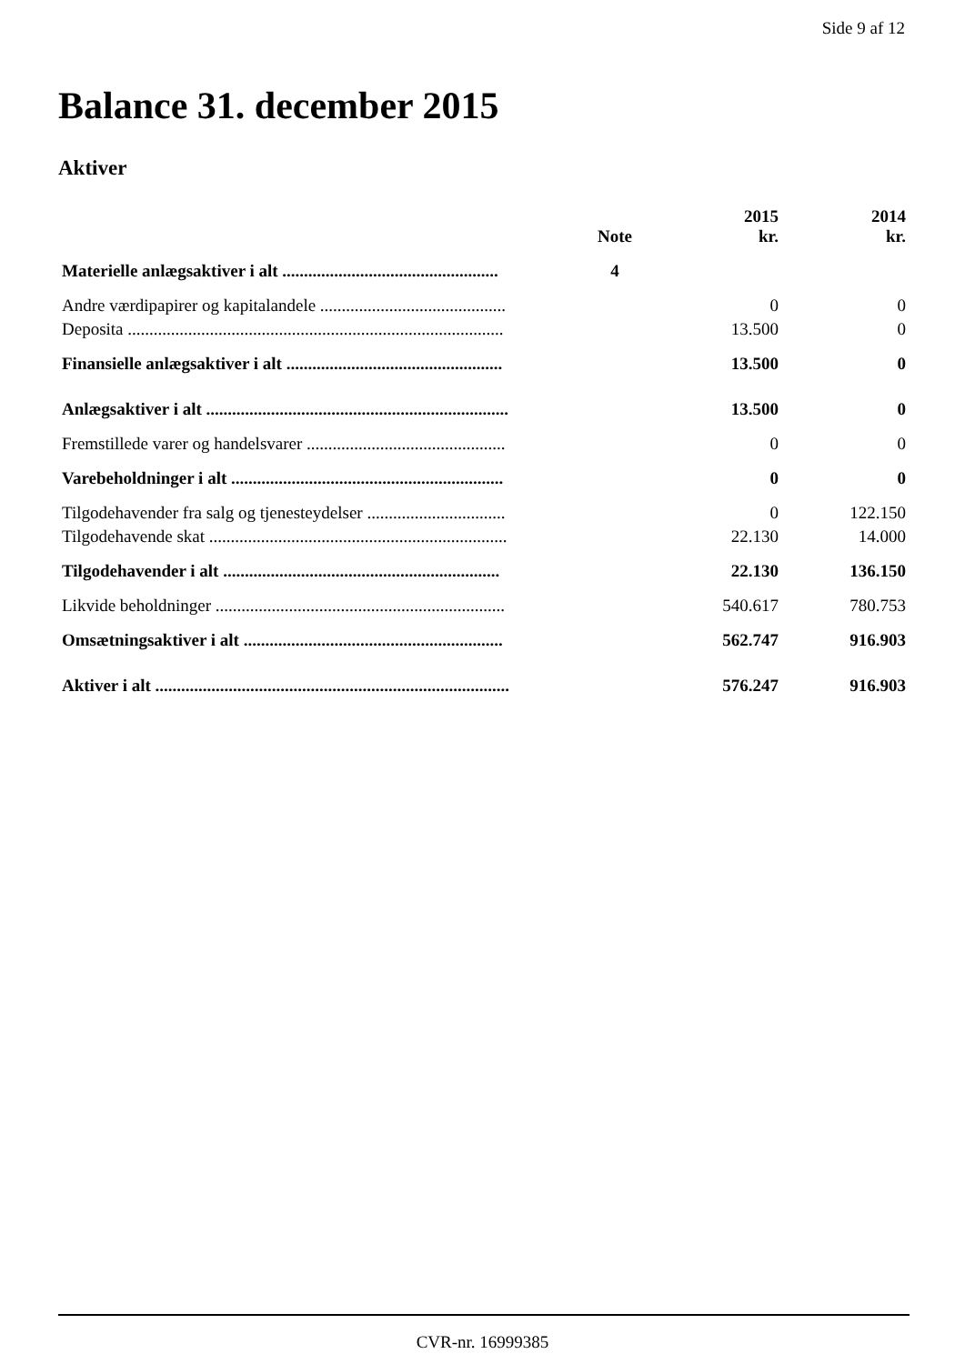Side 9 af 12
Balance 31. december 2015
Aktiver
| | Note | 2015 kr. | 2014 kr. |
| --- | --- | --- | --- |
| Materielle anlægsaktiver i alt .................................................. | 4 | | |
| Andre værdipapirer og kapitalandele ........................................... | | 0 | 0 |
| Deposita ....................................................................................... | | 13.500 | 0 |
| Finansielle anlægsaktiver i alt .................................................. | | 13.500 | 0 |
| Anlægsaktiver i alt ...................................................................... | | 13.500 | 0 |
| Fremstillede varer og handelsvarer .............................................. | | 0 | 0 |
| Varebeholdninger i alt ............................................................... | | 0 | 0 |
| Tilgodehavender fra salg og tjenesteydelser ................................ | | 0 | 122.150 |
| Tilgodehavende skat ..................................................................... | | 22.130 | 14.000 |
| Tilgodehavender i alt ................................................................ | | 22.130 | 136.150 |
| Likvide beholdninger ................................................................... | | 540.617 | 780.753 |
| Omsætningsaktiver i alt ............................................................ | | 562.747 | 916.903 |
| Aktiver i alt .................................................................................. | | 576.247 | 916.903 |
CVR-nr. 16999385